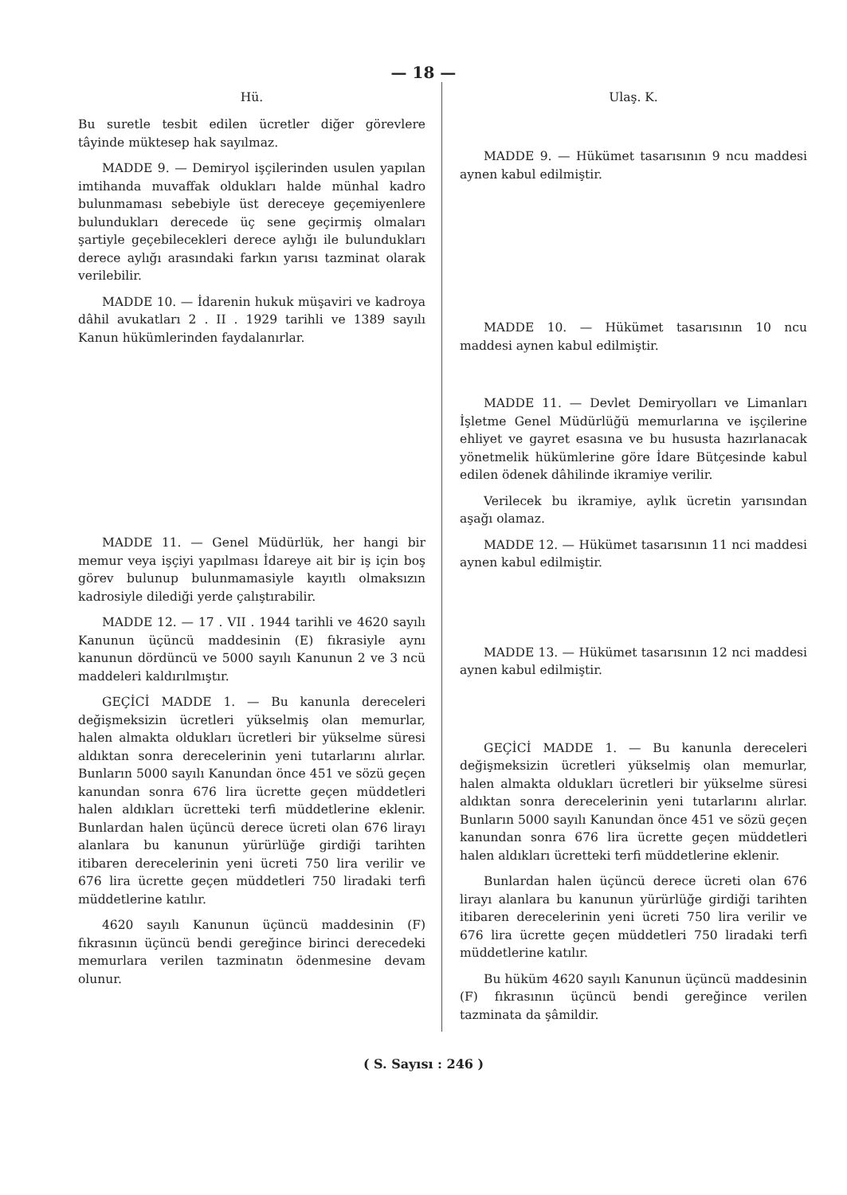— 18 —
Hü.
Bu suretle tesbit edilen ücretler diğer görevlere tâyinde müktesep hak sayılmaz.
MADDE 9. — Demiryol işçilerinden usulen yapılan imtihanda muvaffak oldukları halde münhal kadro bulunmaması sebebiyle üst dereceye geçemiyenlere bulundukları derecede üç sene geçirmiş olmaları şartiyle geçebilecekleri derece aylığı ile bulundukları derece aylığı arasındaki farkın yarısı tazminat olarak verilebilir.
MADDE 10. — İdarenin hukuk müşaviri ve kadroya dâhil avukatları 2 . II . 1929 tarihli ve 1389 sayılı Kanun hükümlerinden faydalanırlar.
MADDE 11. — Genel Müdürlük, her hangi bir memur veya işçiyi yapılması İdareye ait bir iş için boş görev bulunup bulunmamasiyle kayıtlı olmaksızın kadrosiyle dilediği yerde çalıştırabilir.
MADDE 12. — 17 . VII . 1944 tarihli ve 4620 sayılı Kanunun üçüncü maddesinin (E) fıkrasiyle aynı kanunun dördüncü ve 5000 sayılı Kanunun 2 ve 3 ncü maddeleri kaldırılmıştır.
GEÇİCİ MADDE 1. — Bu kanunla dereceleri değişmeksizin ücretleri yükselmiş olan memurlar, halen almakta oldukları ücretleri bir yükselme süresi aldıktan sonra derecelerinin yeni tutarlarını alırlar. Bunların 5000 sayılı Kanundan önce 451 ve sözü geçen kanundan sonra 676 lira ücrette geçen müddetleri halen aldıkları ücretteki terfi müddetlerine eklenir. Bunlardan halen üçüncü derece ücreti olan 676 lirayı alanlara bu kanunun yürürlüğe girdiği tarihten itibaren derecelerinin yeni ücreti 750 lira verilir ve 676 lira ücrette geçen müddetleri 750 liradaki terfi müddetlerine katılır.
4620 sayılı Kanunun üçüncü maddesinin (F) fıkrasının üçüncü bendi gereğince birinci derecedeki memurlara verilen tazminatın ödenmesine devam olunur.
Ulaş. K.
MADDE 9. — Hükümet tasarısının 9 ncu maddesi aynen kabul edilmiştir.
MADDE 10. — Hükümet tasarısının 10 ncu maddesi aynen kabul edilmiştir.
MADDE 11. — Devlet Demiryolları ve Limanları İşletme Genel Müdürlüğü memurlarına ve işçilerine ehliyet ve gayret esasına ve bu hususta hazırlanacak yönetmelik hükümlerine göre İdare Bütçesinde kabul edilen ödenek dâhilinde ikramiye verilir.
Verilecek bu ikramiye, aylık ücretin yarısından aşağı olamaz.
MADDE 12. — Hükümet tasarısının 11 nci maddesi aynen kabul edilmiştir.
MADDE 13. — Hükümet tasarısının 12 nci maddesi aynen kabul edilmiştir.
GEÇİCİ MADDE 1. — Bu kanunla dereceleri değişmeksizin ücretleri yükselmiş olan memurlar, halen almakta oldukları ücretleri bir yükselme süresi aldıktan sonra derecelerinin yeni tutarlarını alırlar. Bunların 5000 sayılı Kanundan önce 451 ve sözü geçen kanundan sonra 676 lira ücrette geçen müddetleri halen aldıkları ücretteki terfi müddetlerine eklenir.
Bunlardan halen üçüncü derece ücreti olan 676 lirayı alanlara bu kanunun yürürlüğe girdiği tarihten itibaren derecelerinin yeni ücreti 750 lira verilir ve 676 lira ücrette geçen müddetleri 750 liradaki terfi müddetlerine katılır.
Bu hüküm 4620 sayılı Kanunun üçüncü maddesinin (F) fıkrasının üçüncü bendi gereğince verilen tazminata da şâmildir.
( S. Sayısı : 246 )